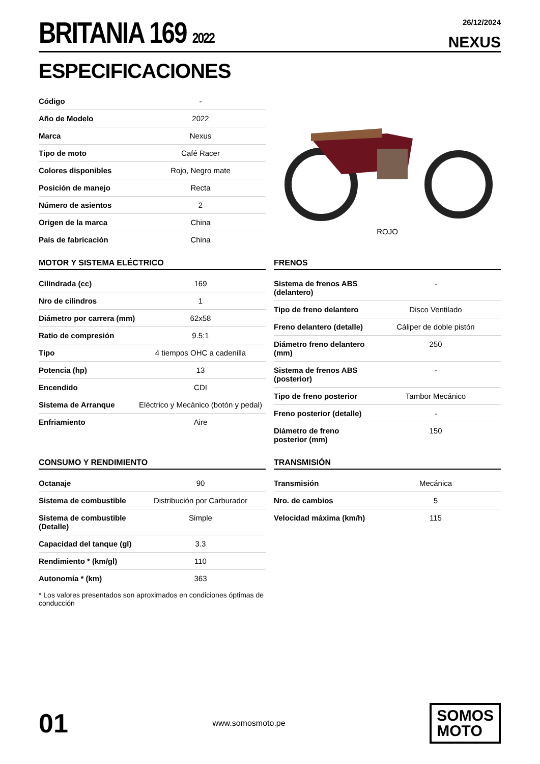BRITANIA 169 2022
26/12/2024
NEXUS
ESPECIFICACIONES
| Código | - |
| Año de Modelo | 2022 |
| Marca | Nexus |
| Tipo de moto | Café Racer |
| Colores disponibles | Rojo, Negro mate |
| Posición de manejo | Recta |
| Número de asientos | 2 |
| Origen de la marca | China |
| País de fabricación | China |
ROJO
MOTOR Y SISTEMA ELÉCTRICO
| Cilindrada (cc) | 169 |
| Nro de cilindros | 1 |
| Diámetro por carrera (mm) | 62x58 |
| Ratio de compresión | 9.5:1 |
| Tipo | 4 tiempos OHC a cadenilla |
| Potencia (hp) | 13 |
| Encendido | CDI |
| Sistema de Arranque | Eléctrico y Mecánico (botón y pedal) |
| Enfriamiento | Aire |
FRENOS
| Sistema de frenos ABS (delantero) | - |
| Tipo de freno delantero | Disco Ventilado |
| Freno delantero (detalle) | Cáliper de doble pistón |
| Diámetro freno delantero (mm) | 250 |
| Sistema de frenos ABS (posterior) | - |
| Tipo de freno posterior | Tambor Mecánico |
| Freno posterior (detalle) | - |
| Diámetro de freno posterior (mm) | 150 |
CONSUMO Y RENDIMIENTO
| Octanaje | 90 |
| Sistema de combustible | Distribución por Carburador |
| Sistema de combustible (Detalle) | Simple |
| Capacidad del tanque (gl) | 3.3 |
| Rendimiento * (km/gl) | 110 |
| Autonomía * (km) | 363 |
* Los valores presentados son aproximados en condiciones óptimas de conducción
TRANSMISIÓN
| Transmisión | Mecánica |
| Nro. de cambios | 5 |
| Velocidad máxima (km/h) | 115 |
01
www.somosmoto.pe
SOMOS
MOTO